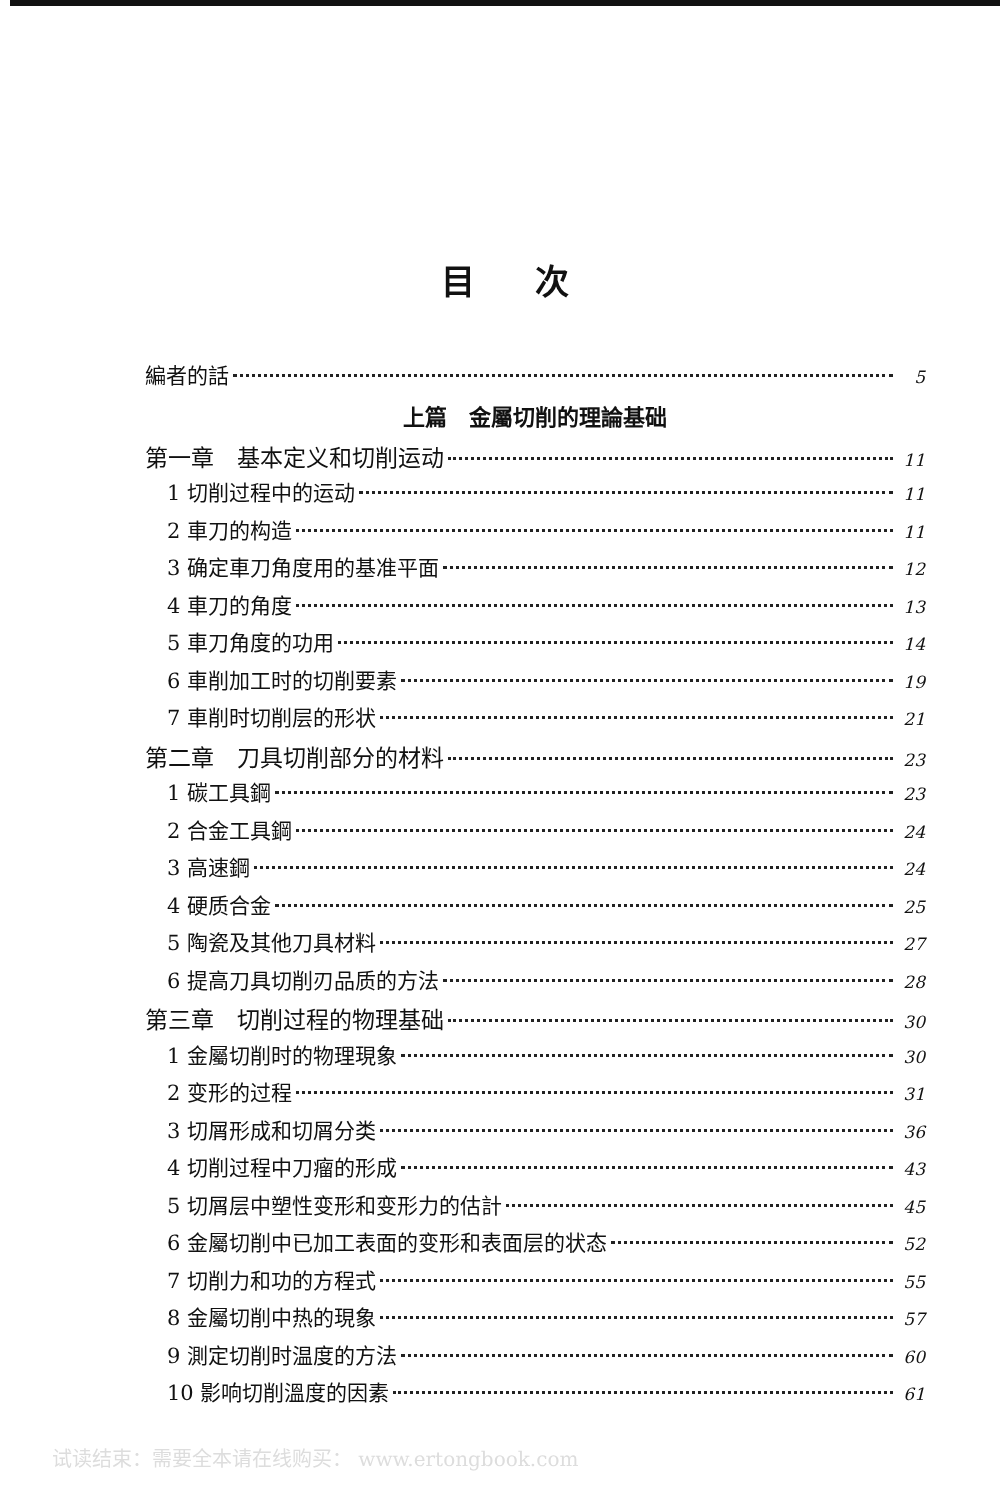目次
編者的話 5
上篇　金屬切削的理論基础
第一章　基本定义和切削运动 11
1 切削过程中的运动 11
2 車刀的构造 11
3 确定車刀角度用的基准平面 12
4 車刀的角度 13
5 車刀角度的功用 14
6 車削加工时的切削要素 19
7 車削时切削层的形状 21
第二章　刀具切削部分的材料 23
1 碳工具鋼 23
2 合金工具鋼 24
3 高速鋼 24
4 硬质合金 25
5 陶瓷及其他刀具材料 27
6 提高刀具切削刃品质的方法 28
第三章　切削过程的物理基础 30
1 金屬切削时的物理現象 30
2 变形的过程 31
3 切屑形成和切屑分类 36
4 切削过程中刀瘤的形成 43
5 切屑层中塑性变形和变形力的估計 45
6 金屬切削中已加工表面的变形和表面层的状态 52
7 切削力和功的方程式 55
8 金屬切削中热的現象 57
9 測定切削时温度的方法 60
10 影响切削溫度的因素 61
试读结束：需要全本请在线购买： www.ertongbook.com